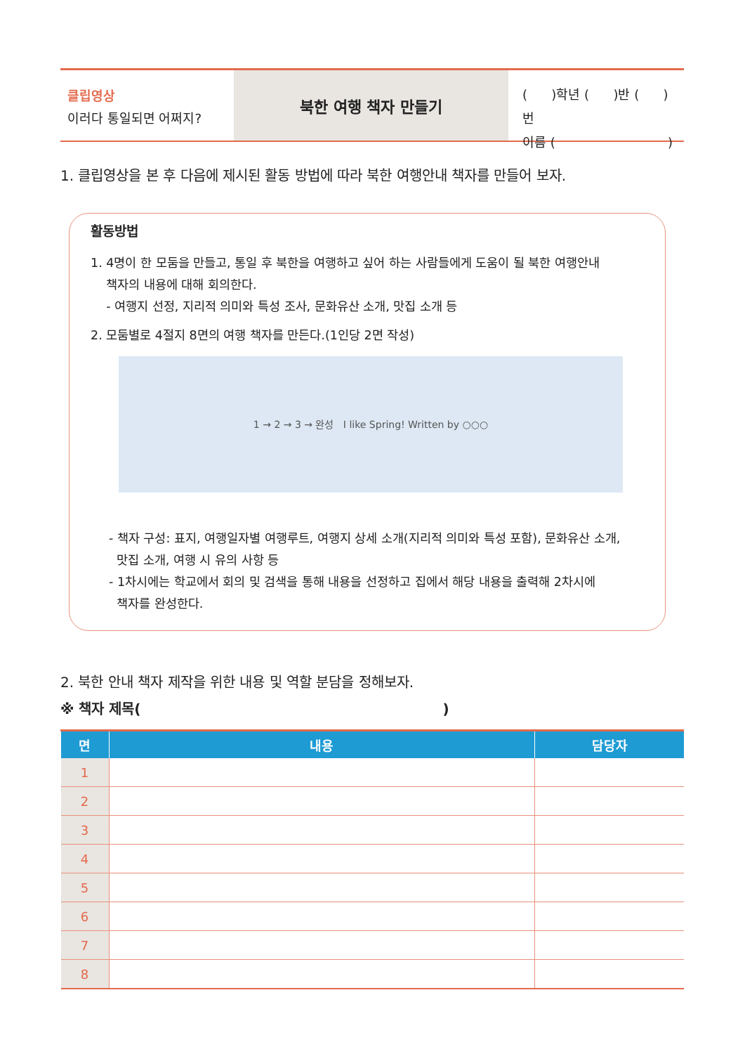클립영상
이러다 통일되면 어쩌지?
북한 여행 책자 만들기
( )학년 ( )반 ( )번
이름 ( )
1. 클립영상을 본 후 다음에 제시된 활동 방법에 따라 북한 여행안내 책자를 만들어 보자.
활동방법
1. 4명이 한 모둠을 만들고, 통일 후 북한을 여행하고 싶어 하는 사람들에게 도움이 될 북한 여행안내
책자의 내용에 대해 회의한다.
- 여행지 선정, 지리적 의미와 특성 조사, 문화유산 소개, 맛집 소개 등
2. 모둠별로 4절지 8면의 여행 책자를 만든다.(1인당 2면 작성)
1 → 2 → 3 → 완성 I like Spring! Written by ○○○
- 책자 구성: 표지, 여행일자별 여행루트, 여행지 상세 소개(지리적 의미와 특성 포함), 문화유산 소개,
맛집 소개, 여행 시 유의 사항 등
- 1차시에는 학교에서 회의 및 검색을 통해 내용을 선정하고 집에서 해당 내용을 출력해 2차시에
책자를 완성한다.
2. 북한 안내 책자 제작을 위한 내용 및 역할 분담을 정해보자.
※ 책자 제목()
| 면 | 내용 | 담당자 |
| --- | --- | --- |
| 1 | | |
| 2 | | |
| 3 | | |
| 4 | | |
| 5 | | |
| 6 | | |
| 7 | | |
| 8 | | |